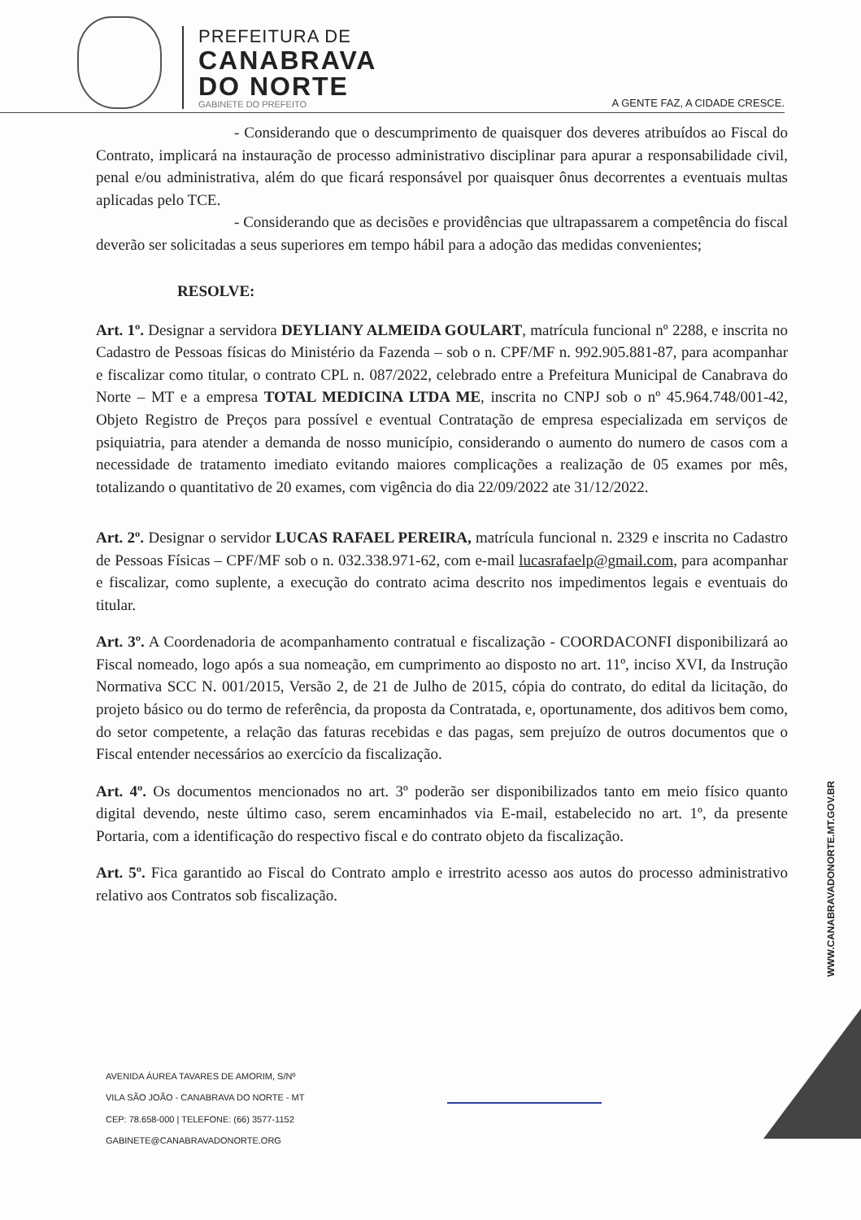PREFEITURA DE
CANABRAVA
DO NORTE
GABINETE DO PREFEITO
A GENTE FAZ, A CIDADE CRESCE.
- Considerando que o descumprimento de quaisquer dos deveres atribuídos ao Fiscal do Contrato, implicará na instauração de processo administrativo disciplinar para apurar a responsabilidade civil, penal e/ou administrativa, além do que ficará responsável por quaisquer ônus decorrentes a eventuais multas aplicadas pelo TCE.
- Considerando que as decisões e providências que ultrapassarem a competência do fiscal deverão ser solicitadas a seus superiores em tempo hábil para a adoção das medidas convenientes;
RESOLVE:
Art. 1º. Designar a servidora DEYLIANY ALMEIDA GOULART, matrícula funcional nº 2288, e inscrita no Cadastro de Pessoas físicas do Ministério da Fazenda – sob o n. CPF/MF n. 992.905.881-87, para acompanhar e fiscalizar como titular, o contrato CPL n. 087/2022, celebrado entre a Prefeitura Municipal de Canabrava do Norte – MT e a empresa TOTAL MEDICINA LTDA ME, inscrita no CNPJ sob o nº 45.964.748/001-42, Objeto Registro de Preços para possível e eventual Contratação de empresa especializada em serviços de psiquiatria, para atender a demanda de nosso município, considerando o aumento do numero de casos com a necessidade de tratamento imediato evitando maiores complicações a realização de 05 exames por mês, totalizando o quantitativo de 20 exames, com vigência do dia 22/09/2022 ate 31/12/2022.
Art. 2º. Designar o servidor LUCAS RAFAEL PEREIRA, matrícula funcional n. 2329 e inscrita no Cadastro de Pessoas Físicas – CPF/MF sob o n. 032.338.971-62, com e-mail lucasrafaelp@gmail.com, para acompanhar e fiscalizar, como suplente, a execução do contrato acima descrito nos impedimentos legais e eventuais do titular.
Art. 3º. A Coordenadoria de acompanhamento contratual e fiscalização - COORDACONFI disponibilizará ao Fiscal nomeado, logo após a sua nomeação, em cumprimento ao disposto no art. 11º, inciso XVI, da Instrução Normativa SCC N. 001/2015, Versão 2, de 21 de Julho de 2015, cópia do contrato, do edital da licitação, do projeto básico ou do termo de referência, da proposta da Contratada, e, oportunamente, dos aditivos bem como, do setor competente, a relação das faturas recebidas e das pagas, sem prejuízo de outros documentos que o Fiscal entender necessários ao exercício da fiscalização.
Art. 4º. Os documentos mencionados no art. 3º poderão ser disponibilizados tanto em meio físico quanto digital devendo, neste último caso, serem encaminhados via E-mail, estabelecido no art. 1º, da presente Portaria, com a identificação do respectivo fiscal e do contrato objeto da fiscalização.
Art. 5º. Fica garantido ao Fiscal do Contrato amplo e irrestrito acesso aos autos do processo administrativo relativo aos Contratos sob fiscalização.
WWW.CANABRAVADONORTE.MT.GOV.BR
AVENIDA ÁUREA TAVARES DE AMORIM, S/Nº
VILA SÃO JOÃO - CANABRAVA DO NORTE - MT
CEP: 78.658-000 | TELEFONE: (66) 3577-1152
GABINETE@CANABRAVADONORTE.ORG